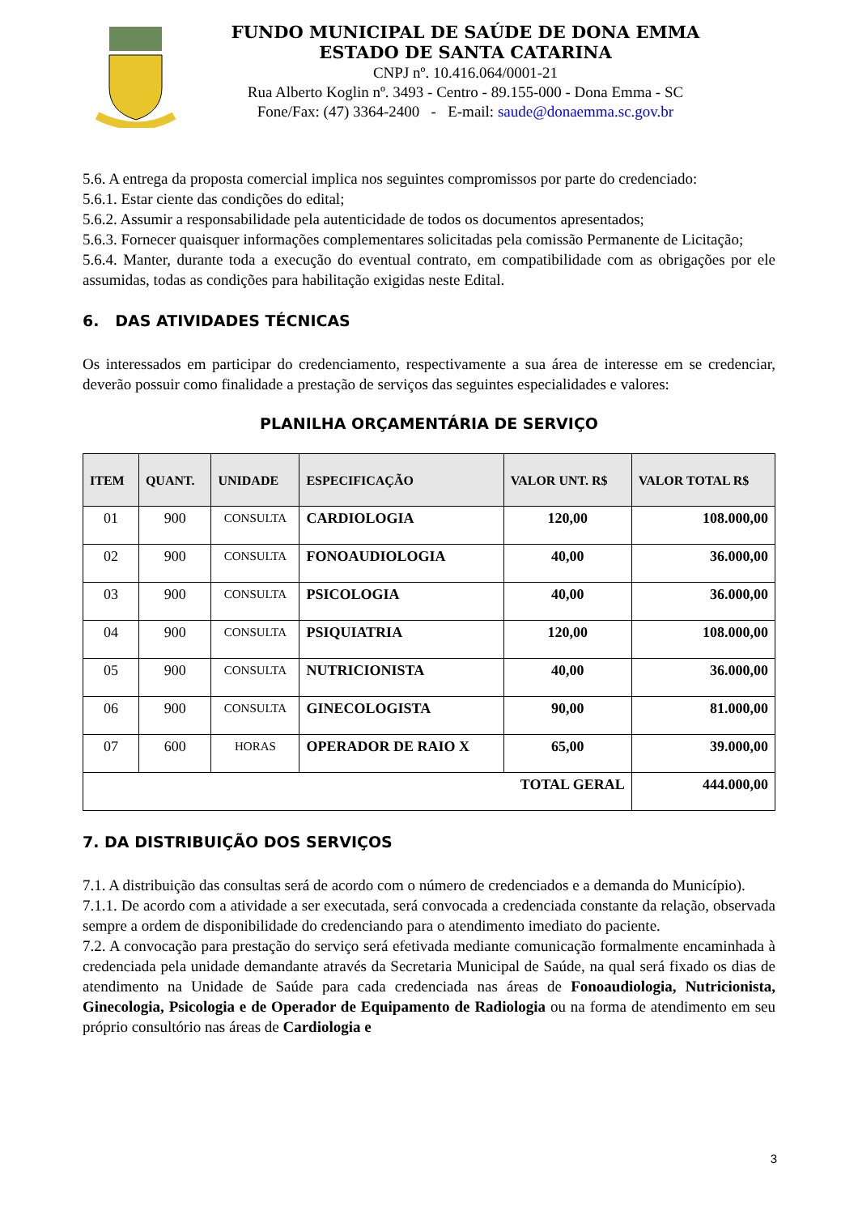FUNDO MUNICIPAL DE SAÚDE DE DONA EMMA
ESTADO DE SANTA CATARINA
CNPJ nº. 10.416.064/0001-21
Rua Alberto Koglin nº. 3493 - Centro - 89.155-000 - Dona Emma - SC
Fone/Fax: (47) 3364-2400 - E-mail: saude@donaemma.sc.gov.br
5.6. A entrega da proposta comercial implica nos seguintes compromissos por parte do credenciado:
5.6.1. Estar ciente das condições do edital;
5.6.2. Assumir a responsabilidade pela autenticidade de todos os documentos apresentados;
5.6.3. Fornecer quaisquer informações complementares solicitadas pela comissão Permanente de Licitação;
5.6.4. Manter, durante toda a execução do eventual contrato, em compatibilidade com as obrigações por ele assumidas, todas as condições para habilitação exigidas neste Edital.
6. DAS ATIVIDADES TÉCNICAS
Os interessados em participar do credenciamento, respectivamente a sua área de interesse em se credenciar, deverão possuir como finalidade a prestação de serviços das seguintes especialidades e valores:
PLANILHA ORÇAMENTÁRIA DE SERVIÇO
| ITEM | QUANT. | UNIDADE | ESPECIFICAÇÃO | VALOR UNT. R$ | VALOR TOTAL R$ |
| --- | --- | --- | --- | --- | --- |
| 01 | 900 | CONSULTA | CARDIOLOGIA | 120,00 | 108.000,00 |
| 02 | 900 | CONSULTA | FONOAUDIOLOGIA | 40,00 | 36.000,00 |
| 03 | 900 | CONSULTA | PSICOLOGIA | 40,00 | 36.000,00 |
| 04 | 900 | CONSULTA | PSIQUIATRIA | 120,00 | 108.000,00 |
| 05 | 900 | CONSULTA | NUTRICIONISTA | 40,00 | 36.000,00 |
| 06 | 900 | CONSULTA | GINECOLOGISTA | 90,00 | 81.000,00 |
| 07 | 600 | HORAS | OPERADOR DE RAIO X | 65,00 | 39.000,00 |
| TOTAL GERAL | | | | | 444.000,00 |
7. DA DISTRIBUIÇÃO DOS SERVIÇOS
7.1. A distribuição das consultas será de acordo com o número de credenciados e a demanda do Município).
7.1.1. De acordo com a atividade a ser executada, será convocada a credenciada constante da relação, observada sempre a ordem de disponibilidade do credenciando para o atendimento imediato do paciente.
7.2. A convocação para prestação do serviço será efetivada mediante comunicação formalmente encaminhada à credenciada pela unidade demandante através da Secretaria Municipal de Saúde, na qual será fixado os dias de atendimento na Unidade de Saúde para cada credenciada nas áreas de Fonoaudiologia, Nutricionista, Ginecologia, Psicologia e de Operador de Equipamento de Radiologia ou na forma de atendimento em seu próprio consultório nas áreas de Cardiologia e
3